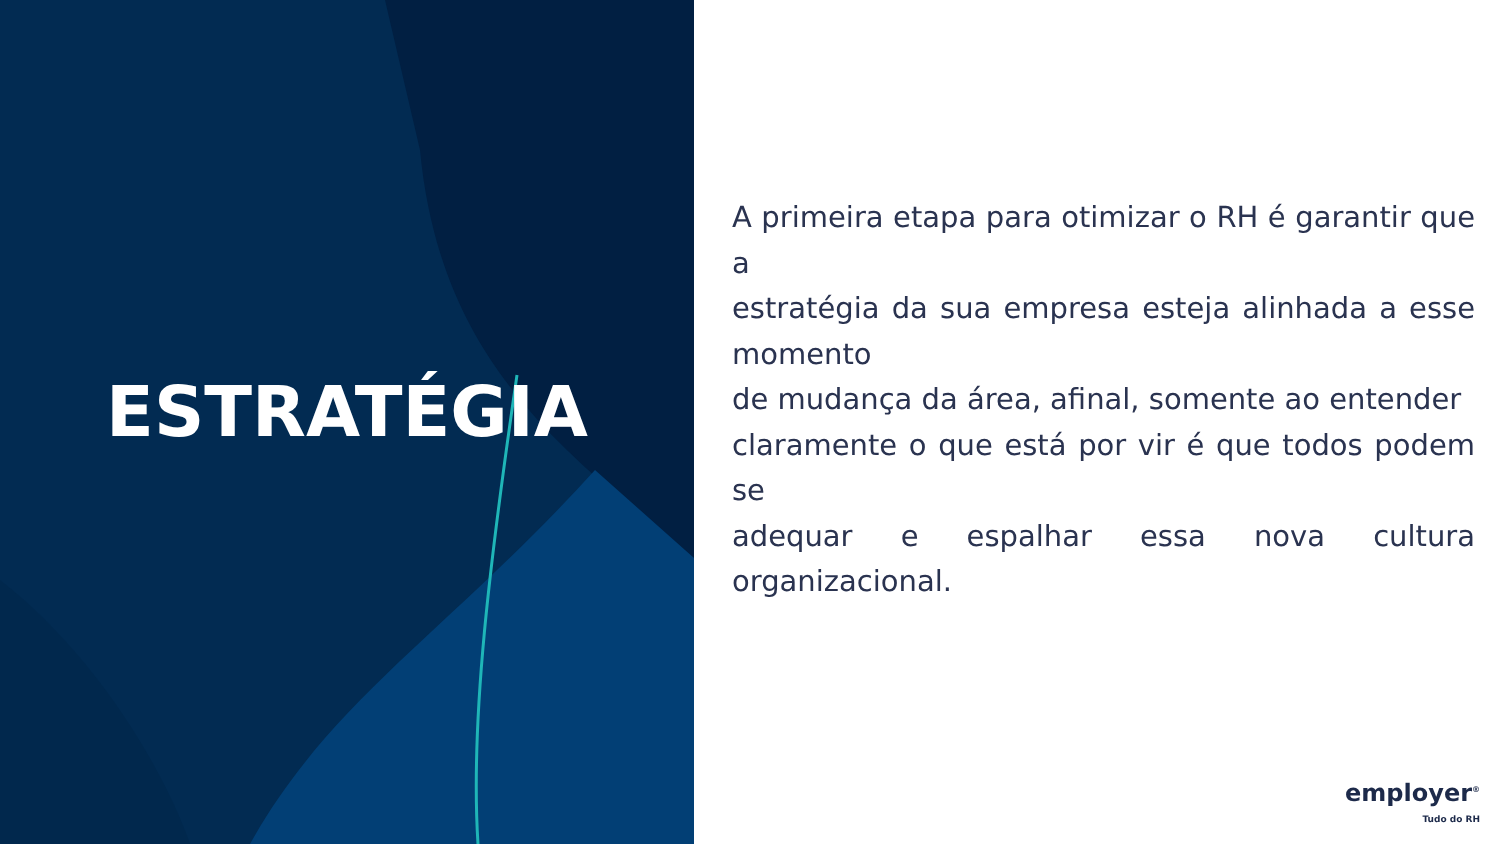ESTRATÉGIA
A primeira etapa para otimizar o RH é garantir que a
estratégia da sua empresa esteja alinhada a esse momento
de mudança da área, afinal, somente ao entender
claramente o que está por vir é que todos podem se
adequar e espalhar essa nova cultura organizacional.
employer<sup>®</sup>
Tudo do RH